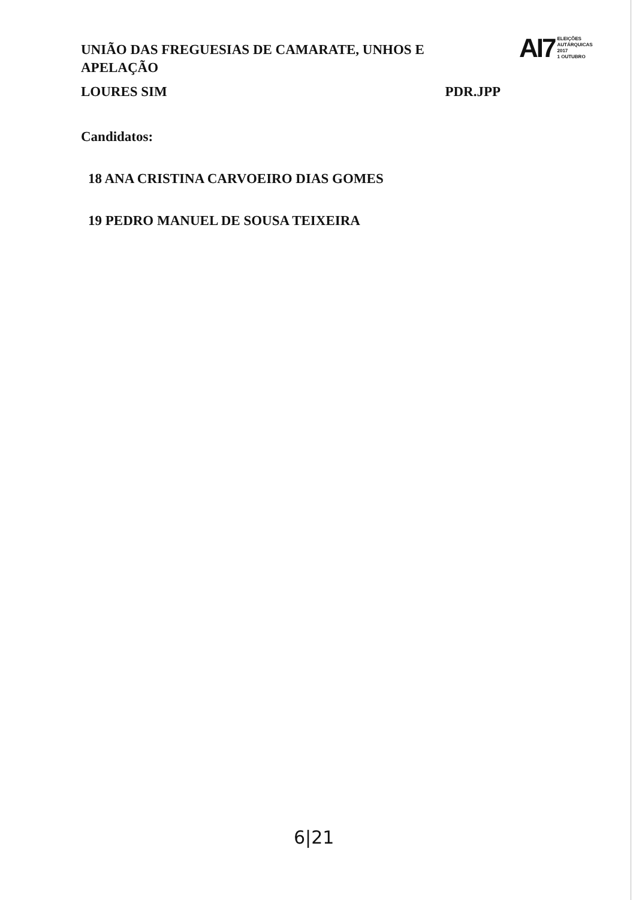UNIÃO DAS FREGUESIAS DE CAMARATE, UNHOS E APELAÇÃO
AI7 ELEIÇÕES
AUTÁRQUICAS 2017
1 OUTUBRO
LOURES SIM PDR.JPP
Candidatos:
18 ANA CRISTINA CARVOEIRO DIAS GOMES
19 PEDRO MANUEL DE SOUSA TEIXEIRA
6|21